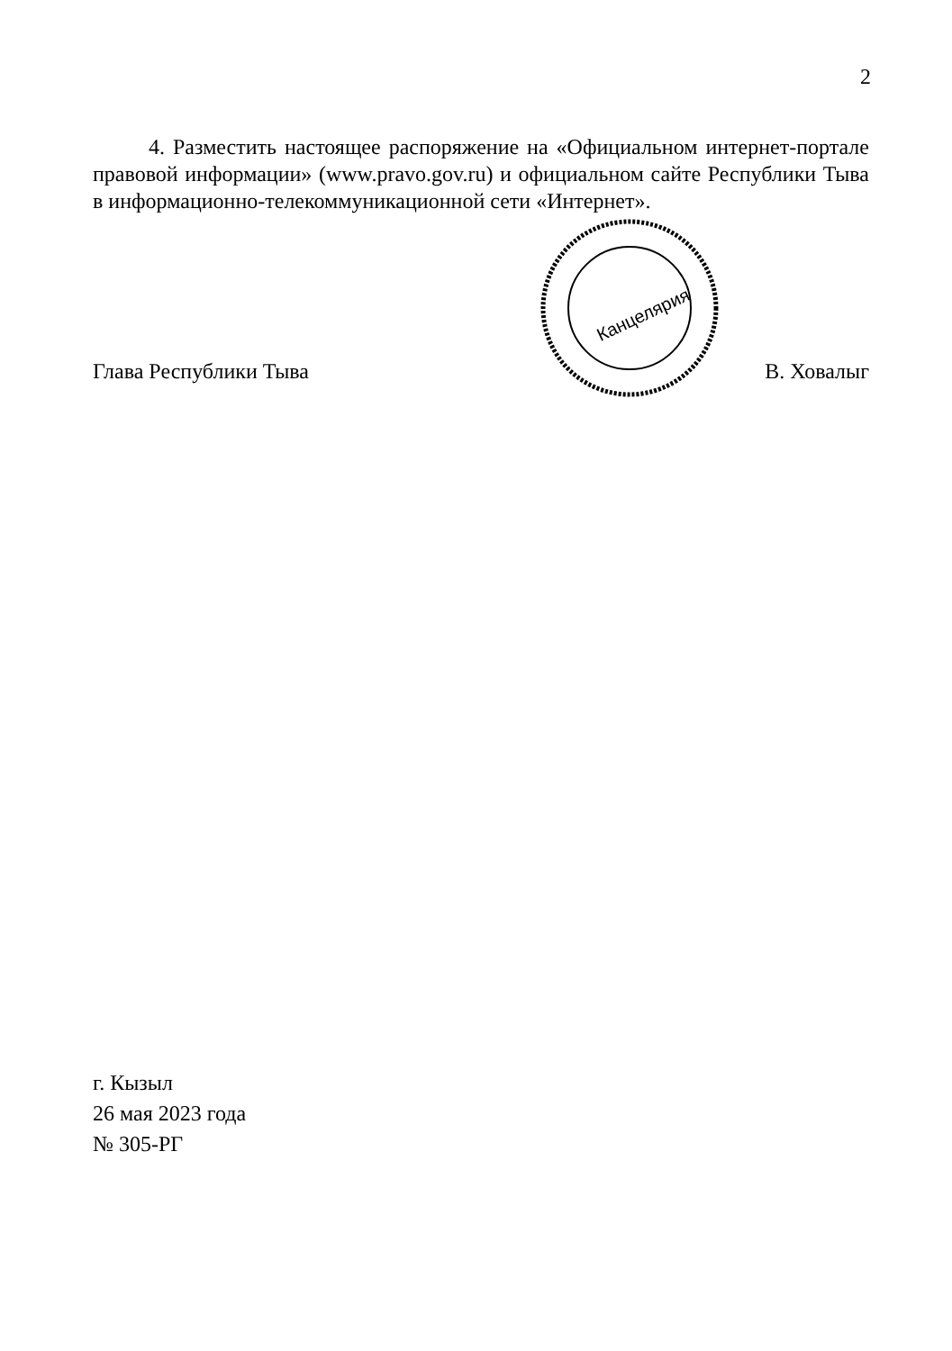2
4. Разместить настоящее распоряжение на «Официальном интернет-портале правовой информации» (www.pravo.gov.ru) и официальном сайте Республики Тыва в информационно-телекоммуникационной сети «Интернет».
Глава Республики Тыва
Канцелярия
В. Ховалыг
г. Кызыл
26 мая 2023 года
№ 305-РГ